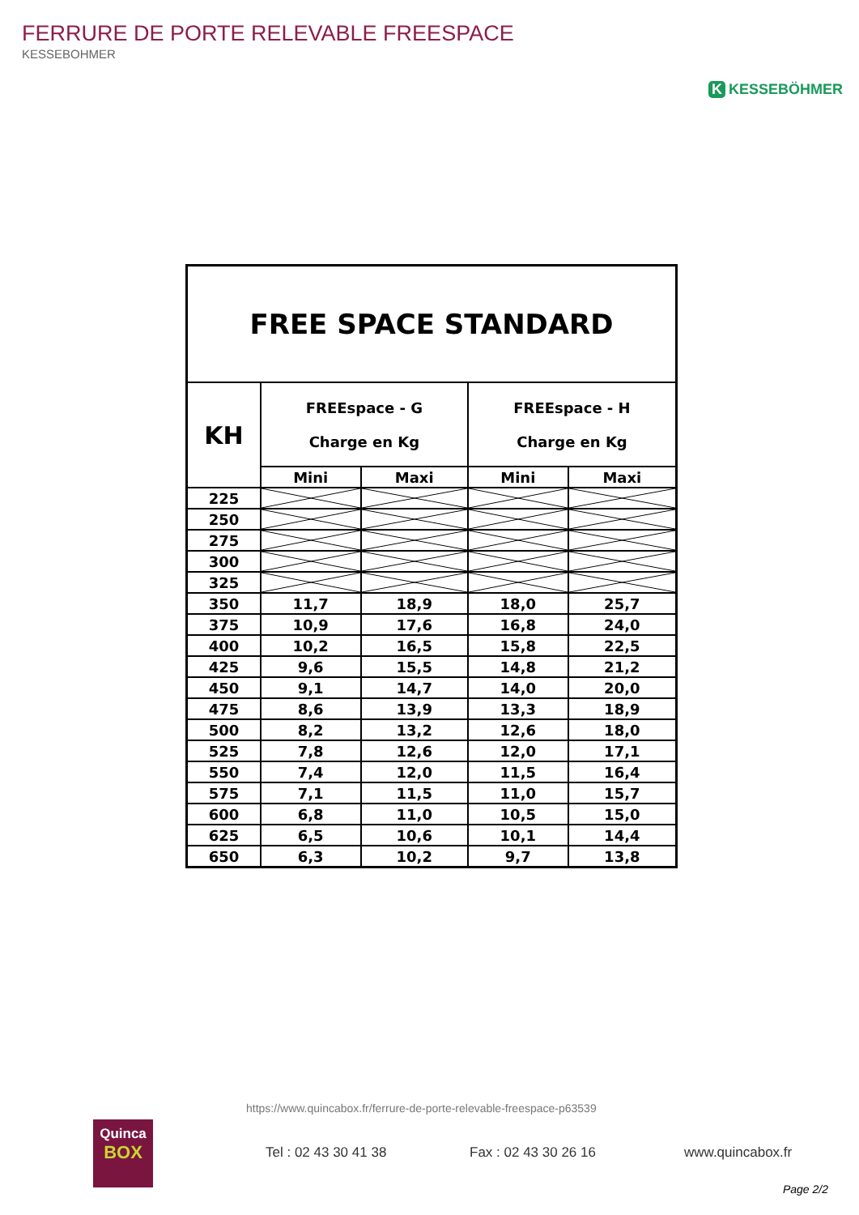FERRURE DE PORTE RELEVABLE FREESPACE
KESSEBOHMER
K KESSEBÖHMER
| FREE SPACE STANDARD | | | | |
| --- | --- | --- | --- | --- |
| KH | FREEspace - G Charge en Kg | | FREEspace - H Charge en Kg | |
| | Mini | Maxi | Mini | Maxi |
| 225 | | | | |
| 250 | | | | |
| 275 | | | | |
| 300 | | | | |
| 325 | | | | |
| 350 | 11,7 | 18,9 | 18,0 | 25,7 |
| 375 | 10,9 | 17,6 | 16,8 | 24,0 |
| 400 | 10,2 | 16,5 | 15,8 | 22,5 |
| 425 | 9,6 | 15,5 | 14,8 | 21,2 |
| 450 | 9,1 | 14,7 | 14,0 | 20,0 |
| 475 | 8,6 | 13,9 | 13,3 | 18,9 |
| 500 | 8,2 | 13,2 | 12,6 | 18,0 |
| 525 | 7,8 | 12,6 | 12,0 | 17,1 |
| 550 | 7,4 | 12,0 | 11,5 | 16,4 |
| 575 | 7,1 | 11,5 | 11,0 | 15,7 |
| 600 | 6,8 | 11,0 | 10,5 | 15,0 |
| 625 | 6,5 | 10,6 | 10,1 | 14,4 |
| 650 | 6,3 | 10,2 | 9,7 | 13,8 |
https://www.quincabox.fr/ferrure-de-porte-relevable-freespace-p63539
Quinca
BOX
Tel : 02 43 30 41 38 Fax : 02 43 30 26 16 www.quincabox.fr
Page 2/2